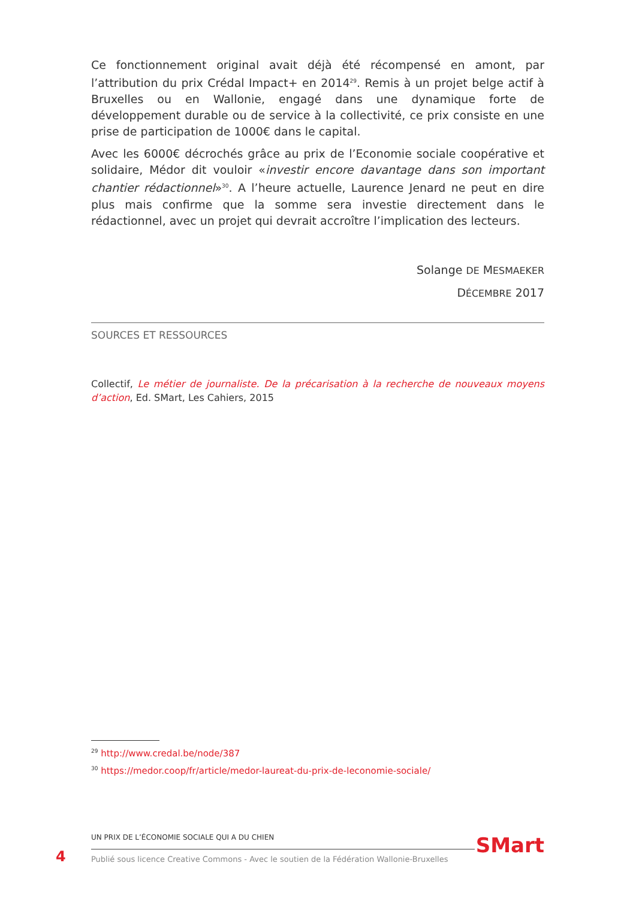Ce fonctionnement original avait déjà été récompensé en amont, par l’attribution du prix Crédal Impact+ en 2014<sup>29</sup>. Remis à un projet belge actif à Bruxelles ou en Wallonie, engagé dans une dynamique forte de développement durable ou de service à la collectivité, ce prix consiste en une prise de participation de 1000€ dans le capital.
Avec les 6000€ décrochés grâce au prix de l’Economie sociale coopérative et solidaire, Médor dit vouloir «investir encore davantage dans son important chantier rédactionnel»<sup>30</sup>. A l’heure actuelle, Laurence Jenard ne peut en dire plus mais confirme que la somme sera investie directement dans le rédactionnel, avec un projet qui devrait accroître l’implication des lecteurs.
Solange DE MESMAEKER
DÉCEMBRE 2017
SOURCES ET RESSOURCES
Collectif, Le métier de journaliste. De la précarisation à la recherche de nouveaux moyens d’action, Ed. SMart, Les Cahiers, 2015
<sup>29</sup> http://www.credal.be/node/387
<sup>30</sup> https://medor.coop/fr/article/medor-laureat-du-prix-de-leconomie-sociale/
4
UN PRIX DE L’ÉCONOMIE SOCIALE QUI A DU CHIEN
Publié sous licence Creative Commons - Avec le soutien de la Fédération Wallonie-Bruxelles
SMart